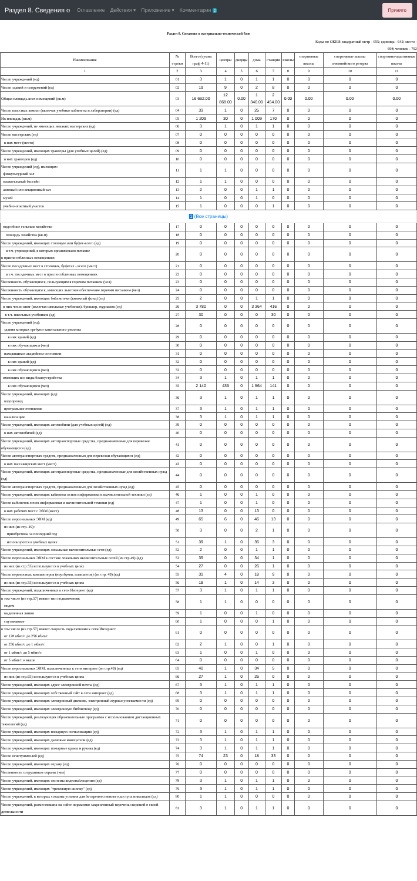Раздел 8. Сведения о Оглавление Действия ▾ Приложение ▾ Комментарии 2 Принято
Раздел 8. Сведения о материально-технической базе
Коды по ОКЕИ: квадратный метр - 055; единица - 642; место -
698; человек - 792
| Наименование | № строки | Всего (сумма граф 4-11) | центры | дворцы | дома | станции | школы | спортивные школы | спортивные школы олимпийского резерва | спортивно-адаптивные школы |
| --- | --- | --- | --- | --- | --- | --- | --- | --- | --- | --- |
| 1 | 2 | 3 | 4 | 5 | 6 | 7 | 8 | 9 | 10 | 11 |
| Число учреждений (ед) | 01 | 3 | 1 | 0 | 1 | 1 | 0 | 0 | 0 | 0 |
| Число зданий и сооружений (ед) | 02 | 19 | 9 | 0 | 2 | 8 | 0 | 0 | 0 | 0 |
| Общая площадь всех помещений (кв.м) | 03 | 16 662.00 | 12 868.00 | 0.00 | 1 340.00 | 2 454.00 | 0.00 | 0.00 | 0.00 | 0.00 |
| Число классных комнат (включая учебные кабинеты и лаборатории) (ед) | 04 | 33 | 1 | 0 | 25 | 7 | 0 | 0 | 0 | 0 |
| Их площадь (кв.м) | 05 | 1 209 | 30 | 0 | 1 009 | 170 | 0 | 0 | 0 | 0 |
| Число учреждений, не имеющих никаких мастерских (ед) | 06 | 3 | 1 | 0 | 1 | 1 | 0 | 0 | 0 | 0 |
| Число мастерских (ед) | 07 | 0 | 0 | 0 | 0 | 0 | 0 | 0 | 0 | 0 |
| в них мест (место) | 08 | 0 | 0 | 0 | 0 | 0 | 0 | 0 | 0 | 0 |
| Число учреждений, имеющих тракторы (для учебных целей) (ед) | 09 | 0 | 0 | 0 | 0 | 0 | 0 | 0 | 0 | 0 |
| в них тракторов (ед) | 10 | 0 | 0 | 0 | 0 | 0 | 0 | 0 | 0 | 0 |
| Число учреждений (ед), имеющих: физкультурный зал | 11 | 1 | 1 | 0 | 0 | 0 | 0 | 0 | 0 | 0 |
| плавательный бассейн | 12 | 1 | 1 | 0 | 0 | 0 | 0 | 0 | 0 | 0 |
| актовый или лекционный зал | 13 | 2 | 0 | 0 | 1 | 1 | 0 | 0 | 0 | 0 |
| музей | 14 | 1 | 0 | 0 | 1 | 0 | 0 | 0 | 0 | 0 |
| учебно-опытный участок | 15 | 1 | 0 | 0 | 0 | 1 | 0 | 0 | 0 | 0 |
| 1 (Все страницы) | | | | | | | | | | |
| подсобное сельское хозяйство | 17 | 0 | 0 | 0 | 0 | 0 | 0 | 0 | 0 | 0 |
| площадь хозяйства (кв.м) | 18 | 0 | 0 | 0 | 0 | 0 | 0 | 0 | 0 | 0 |
| Число учреждений, имеющих столовую или буфет-всего (ед) | 19 | 0 | 0 | 0 | 0 | 0 | 0 | 0 | 0 | 0 |
| в т.ч. учреждений, в которых организовано питание в приспособленных помещениях | 20 | 0 | 0 | 0 | 0 | 0 | 0 | 0 | 0 | 0 |
| Число посадочных мест в столовых, буфетах - всего (мест) | 21 | 0 | 0 | 0 | 0 | 0 | 0 | 0 | 0 | 0 |
| в т.ч. посадочных мест в приспособленных помещениях | 22 | 0 | 0 | 0 | 0 | 0 | 0 | 0 | 0 | 0 |
| Численность обучающихся, пользующихся горячим питанием (чел) | 23 | 0 | 0 | 0 | 0 | 0 | 0 | 0 | 0 | 0 |
| Численность обучающихся, имеющих льготное обеспечение горячим питанием (чел) | 24 | 0 | 0 | 0 | 0 | 0 | 0 | 0 | 0 | 0 |
| Число учреждений, имеющих библиотеки (книжный фонд) (ед) | 25 | 2 | 0 | 0 | 1 | 1 | 0 | 0 | 0 | 0 |
| в них число книг (включая школьные учебники), брошюр, журналов (ед) | 26 | 3 780 | 0 | 0 | 3 364 | 416 | 0 | 0 | 0 | 0 |
| в т.ч. школьных учебников (ед) | 27 | 30 | 0 | 0 | 0 | 30 | 0 | 0 | 0 | 0 |
| Число учреждений (ед): здания которых требуют капитального ремонта | 28 | 0 | 0 | 0 | 0 | 0 | 0 | 0 | 0 | 0 |
| в них зданий (ед) | 29 | 0 | 0 | 0 | 0 | 0 | 0 | 0 | 0 | 0 |
| в них обучающихся (чел) | 30 | 0 | 0 | 0 | 0 | 0 | 0 | 0 | 0 | 0 |
| находящихся аварийном состоянии | 31 | 0 | 0 | 0 | 0 | 0 | 0 | 0 | 0 | 0 |
| в них зданий (ед) | 32 | 0 | 0 | 0 | 0 | 0 | 0 | 0 | 0 | 0 |
| в них обучающихся (чел) | 33 | 0 | 0 | 0 | 0 | 0 | 0 | 0 | 0 | 0 |
| имеющих все виды благоустройства | 34 | 3 | 1 | 0 | 1 | 1 | 0 | 0 | 0 | 0 |
| в них обучающихся (чел) | 35 | 2 140 | 435 | 0 | 1 564 | 141 | 0 | 0 | 0 | 0 |
| Число учреждений, имеющих (ед): водопровод | 36 | 3 | 1 | 0 | 1 | 1 | 0 | 0 | 0 | 0 |
| центральное отопление | 37 | 3 | 1 | 0 | 1 | 1 | 0 | 0 | 0 | 0 |
| канализацию | 38 | 3 | 1 | 0 | 1 | 1 | 0 | 0 | 0 | 0 |
| Число учреждений, имеющих автомобили (для учебных целей) (ед) | 39 | 0 | 0 | 0 | 0 | 0 | 0 | 0 | 0 | 0 |
| в них автомобилей (ед) | 40 | 0 | 0 | 0 | 0 | 0 | 0 | 0 | 0 | 0 |
| Число учреждений, имеющих автотранспортные средства, предназначенные для перевозки обучающихся (ед) | 41 | 0 | 0 | 0 | 0 | 0 | 0 | 0 | 0 | 0 |
| Число автотранспортных средств, предназначенных для перевозки обучающихся (ед) | 42 | 0 | 0 | 0 | 0 | 0 | 0 | 0 | 0 | 0 |
| в них пассажирских мест (мест) | 43 | 0 | 0 | 0 | 0 | 0 | 0 | 0 | 0 | 0 |
| Число учреждений, имеющих автотранспортные средства, предназначенные для хозяйственных нужд (ед) | 44 | 0 | 0 | 0 | 0 | 0 | 0 | 0 | 0 | 0 |
| Число автотранспортных средств, предназначенных для хозяйственных нужд (ед) | 45 | 0 | 0 | 0 | 0 | 0 | 0 | 0 | 0 | 0 |
| Число учреждений, имеющих кабинеты основ информатики и вычислительной техники (ед) | 46 | 1 | 0 | 0 | 1 | 0 | 0 | 0 | 0 | 0 |
| Число кабинетов основ информатики и вычислительной техники (ед) | 47 | 1 | 0 | 0 | 1 | 0 | 0 | 0 | 0 | 0 |
| в них рабочих мест с ЭВМ (мест) | 48 | 13 | 0 | 0 | 13 | 0 | 0 | 0 | 0 | 0 |
| Число персональных ЭВМ (ед) | 49 | 65 | 6 | 0 | 46 | 13 | 0 | 0 | 0 | 0 |
| из них (из стр. 49): приобретены за последний год | 50 | 3 | 0 | 0 | 2 | 1 | 0 | 0 | 0 | 0 |
| используются в учебных целях | 51 | 39 | 1 | 0 | 35 | 3 | 0 | 0 | 0 | 0 |
| Число учреждений, имеющих локальные вычислительные сети (ед) | 52 | 2 | 0 | 0 | 1 | 1 | 0 | 0 | 0 | 0 |
| Число персональных ЭВМ в составе локальных вычислительных сетей (из стр.49) (ед) | 53 | 35 | 0 | 0 | 34 | 1 | 0 | 0 | 0 | 0 |
| из них (из стр.53) используются в учебных целях | 54 | 27 | 0 | 0 | 26 | 1 | 0 | 0 | 0 | 0 |
| Число переносных компьютеров (ноутбуков, планшетов) (из стр. 49) (ед) | 55 | 31 | 4 | 0 | 18 | 9 | 0 | 0 | 0 | 0 |
| из них (из стр.55) используются в учебных целях | 56 | 18 | 1 | 0 | 14 | 3 | 0 | 0 | 0 | 0 |
| Число учреждений, подключенных к сети Интернет (ед) | 57 | 3 | 1 | 0 | 1 | 1 | 0 | 0 | 0 | 0 |
| в том числе (из стр.57) имеют тип подключения: модем | 58 | 1 | 1 | 0 | 0 | 0 | 0 | 0 | 0 | 0 |
| выделенная линия | 59 | 1 | 0 | 0 | 1 | 0 | 0 | 0 | 0 | 0 |
| спутниковое | 60 | 1 | 0 | 0 | 0 | 1 | 0 | 0 | 0 | 0 |
| в том числе (из стр.57) имеют скорость подключения к сети Интернет: от 128 кбит/с до 256 кбит/с | 61 | 0 | 0 | 0 | 0 | 0 | 0 | 0 | 0 | 0 |
| от 256 кбит/с до 1 мбит/с | 62 | 2 | 1 | 0 | 0 | 1 | 0 | 0 | 0 | 0 |
| от 1 мбит/с до 5 мбит/с | 63 | 1 | 0 | 0 | 1 | 0 | 0 | 0 | 0 | 0 |
| от 5 мбит/с и выше | 64 | 0 | 0 | 0 | 0 | 0 | 0 | 0 | 0 | 0 |
| Число персональных ЭВМ, подключенных к сети интернет (из стр.49) (ед) | 65 | 40 | 1 | 0 | 34 | 5 | 0 | 0 | 0 | 0 |
| из них (из стр.65) используются в учебных целях | 66 | 27 | 1 | 0 | 26 | 0 | 0 | 0 | 0 | 0 |
| Число учреждений, имеющих адрес электронной почты (ед) | 67 | 3 | 1 | 0 | 1 | 1 | 0 | 0 | 0 | 0 |
| Число учреждений, имеющих собственный сайт в сети интернет (ед) | 68 | 3 | 1 | 0 | 1 | 1 | 0 | 0 | 0 | 0 |
| Число учреждений, имеющих электронный дневник, электронный журнал успеваемости (ед) | 69 | 0 | 0 | 0 | 0 | 0 | 0 | 0 | 0 | 0 |
| Число учреждений, имеющих электронную библиотеку (ед) | 70 | 0 | 0 | 0 | 0 | 0 | 0 | 0 | 0 | 0 |
| Число учреждений, реализующих образовательные программы с использованием дистанционных технологий (ед) | 71 | 0 | 0 | 0 | 0 | 0 | 0 | 0 | 0 | 0 |
| Число учреждений, имеющих пожарную сигнализацию (ед) | 72 | 3 | 1 | 0 | 1 | 1 | 0 | 0 | 0 | 0 |
| Число учреждений, имеющих дымовые извещатели (ед) | 73 | 3 | 1 | 0 | 1 | 1 | 0 | 0 | 0 | 0 |
| Число учреждений, имеющих пожарные краны и рукава (ед) | 74 | 3 | 1 | 0 | 1 | 1 | 0 | 0 | 0 | 0 |
| Число огнетушителей (ед) | 75 | 74 | 23 | 0 | 18 | 33 | 0 | 0 | 0 | 0 |
| Число учреждений, имеющих охрану (ед) | 76 | 0 | 0 | 0 | 0 | 0 | 0 | 0 | 0 | 0 |
| Численность сотрудников охраны (чел) | 77 | 0 | 0 | 0 | 0 | 0 | 0 | 0 | 0 | 0 |
| Число учреждений, имеющих системы видеонаблюдения (ед) | 78 | 3 | 1 | 0 | 1 | 1 | 0 | 0 | 0 | 0 |
| Число учреждений, имеющих "тревожную кнопку" (ед) | 79 | 3 | 1 | 0 | 1 | 1 | 0 | 0 | 0 | 0 |
| Число учреждений, в которых созданы условия для беспрепятственного доступа инвалидов (ед) | 80 | 1 | 1 | 0 | 0 | 0 | 0 | 0 | 0 | 0 |
| Число учреждений, разместивших на сайте нормативо закрепленный перечень сведений о своей деятельности | 81 | 3 | 1 | 0 | 1 | 1 | 0 | 0 | 0 | 0 |